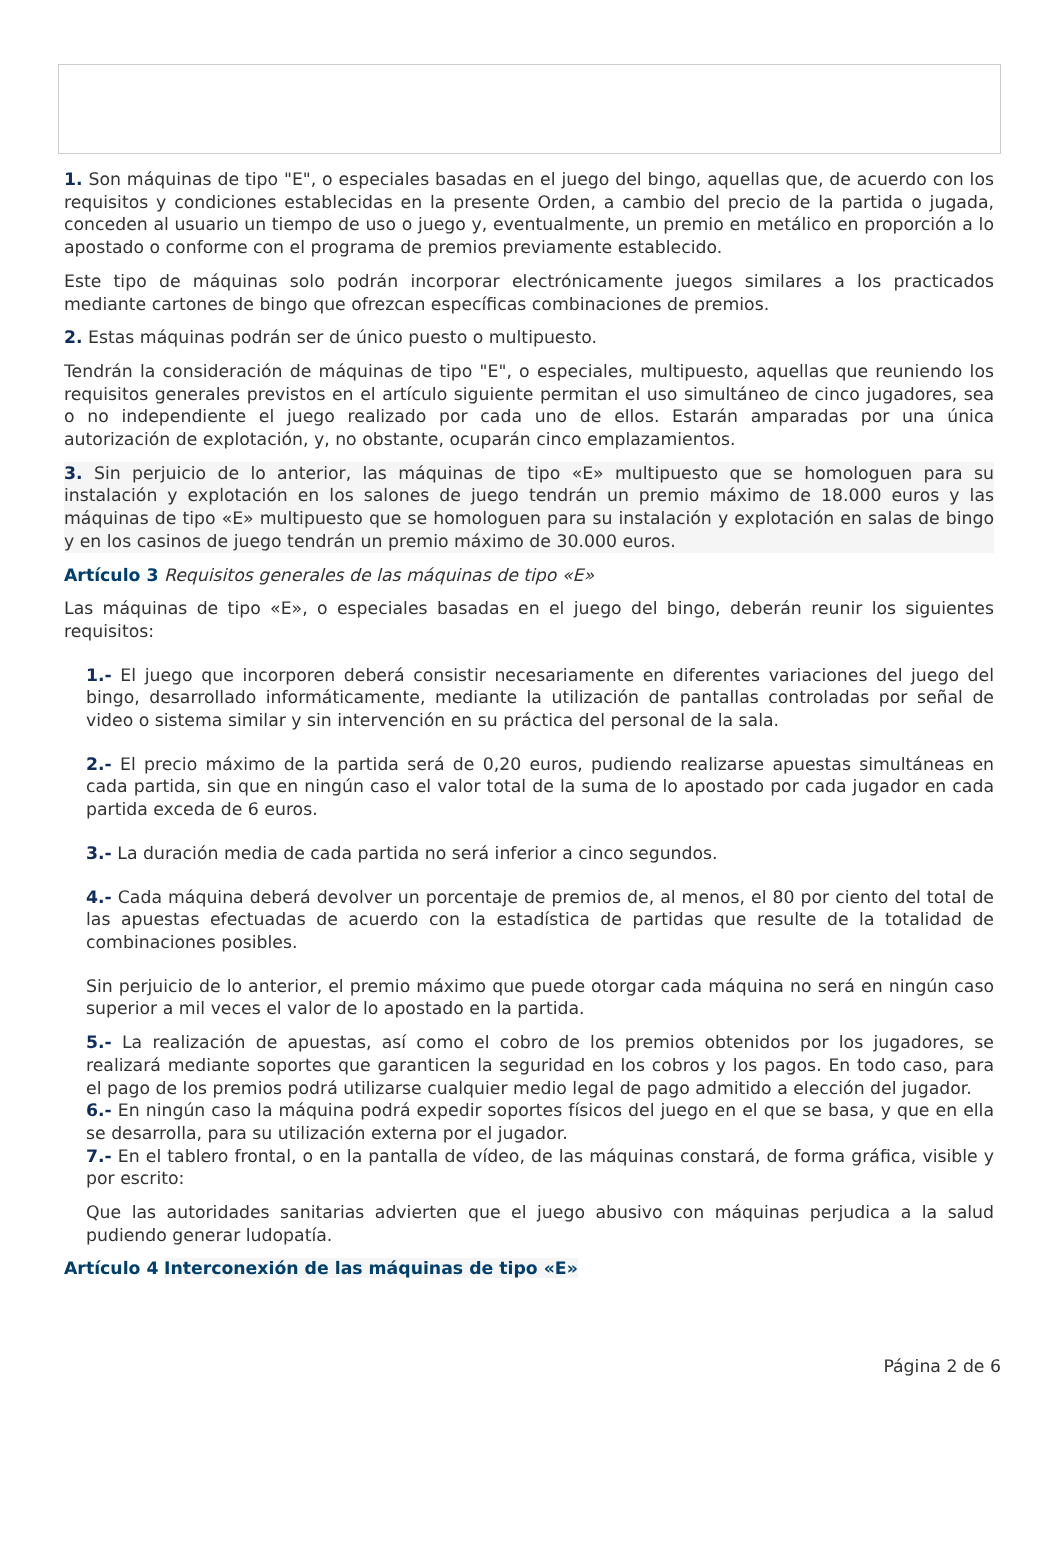1. Son máquinas de tipo "E", o especiales basadas en el juego del bingo, aquellas que, de acuerdo con los requisitos y condiciones establecidas en la presente Orden, a cambio del precio de la partida o jugada, conceden al usuario un tiempo de uso o juego y, eventualmente, un premio en metálico en proporción a lo apostado o conforme con el programa de premios previamente establecido.
Este tipo de máquinas solo podrán incorporar electrónicamente juegos similares a los practicados mediante cartones de bingo que ofrezcan específicas combinaciones de premios.
2. Estas máquinas podrán ser de único puesto o multipuesto.
Tendrán la consideración de máquinas de tipo "E", o especiales, multipuesto, aquellas que reuniendo los requisitos generales previstos en el artículo siguiente permitan el uso simultáneo de cinco jugadores, sea o no independiente el juego realizado por cada uno de ellos. Estarán amparadas por una única autorización de explotación, y, no obstante, ocuparán cinco emplazamientos.
3. Sin perjuicio de lo anterior, las máquinas de tipo «E» multipuesto que se homologuen para su instalación y explotación en los salones de juego tendrán un premio máximo de 18.000 euros y las máquinas de tipo «E» multipuesto que se homologuen para su instalación y explotación en salas de bingo y en los casinos de juego tendrán un premio máximo de 30.000 euros.
Artículo 3 Requisitos generales de las máquinas de tipo «E»
Las máquinas de tipo «E», o especiales basadas en el juego del bingo, deberán reunir los siguientes requisitos:
1.- El juego que incorporen deberá consistir necesariamente en diferentes variaciones del juego del bingo, desarrollado informáticamente, mediante la utilización de pantallas controladas por señal de video o sistema similar y sin intervención en su práctica del personal de la sala.
2.- El precio máximo de la partida será de 0,20 euros, pudiendo realizarse apuestas simultáneas en cada partida, sin que en ningún caso el valor total de la suma de lo apostado por cada jugador en cada partida exceda de 6 euros.
3.- La duración media de cada partida no será inferior a cinco segundos.
4.- Cada máquina deberá devolver un porcentaje de premios de, al menos, el 80 por ciento del total de las apuestas efectuadas de acuerdo con la estadística de partidas que resulte de la totalidad de combinaciones posibles.
Sin perjuicio de lo anterior, el premio máximo que puede otorgar cada máquina no será en ningún caso superior a mil veces el valor de lo apostado en la partida.
5.- La realización de apuestas, así como el cobro de los premios obtenidos por los jugadores, se realizará mediante soportes que garanticen la seguridad en los cobros y los pagos. En todo caso, para el pago de los premios podrá utilizarse cualquier medio legal de pago admitido a elección del jugador.
6.- En ningún caso la máquina podrá expedir soportes físicos del juego en el que se basa, y que en ella se desarrolla, para su utilización externa por el jugador.
7.- En el tablero frontal, o en la pantalla de vídeo, de las máquinas constará, de forma gráfica, visible y por escrito:
Que las autoridades sanitarias advierten que el juego abusivo con máquinas perjudica a la salud pudiendo generar ludopatía.
Artículo 4 Interconexión de las máquinas de tipo «E»
Página 2 de 6